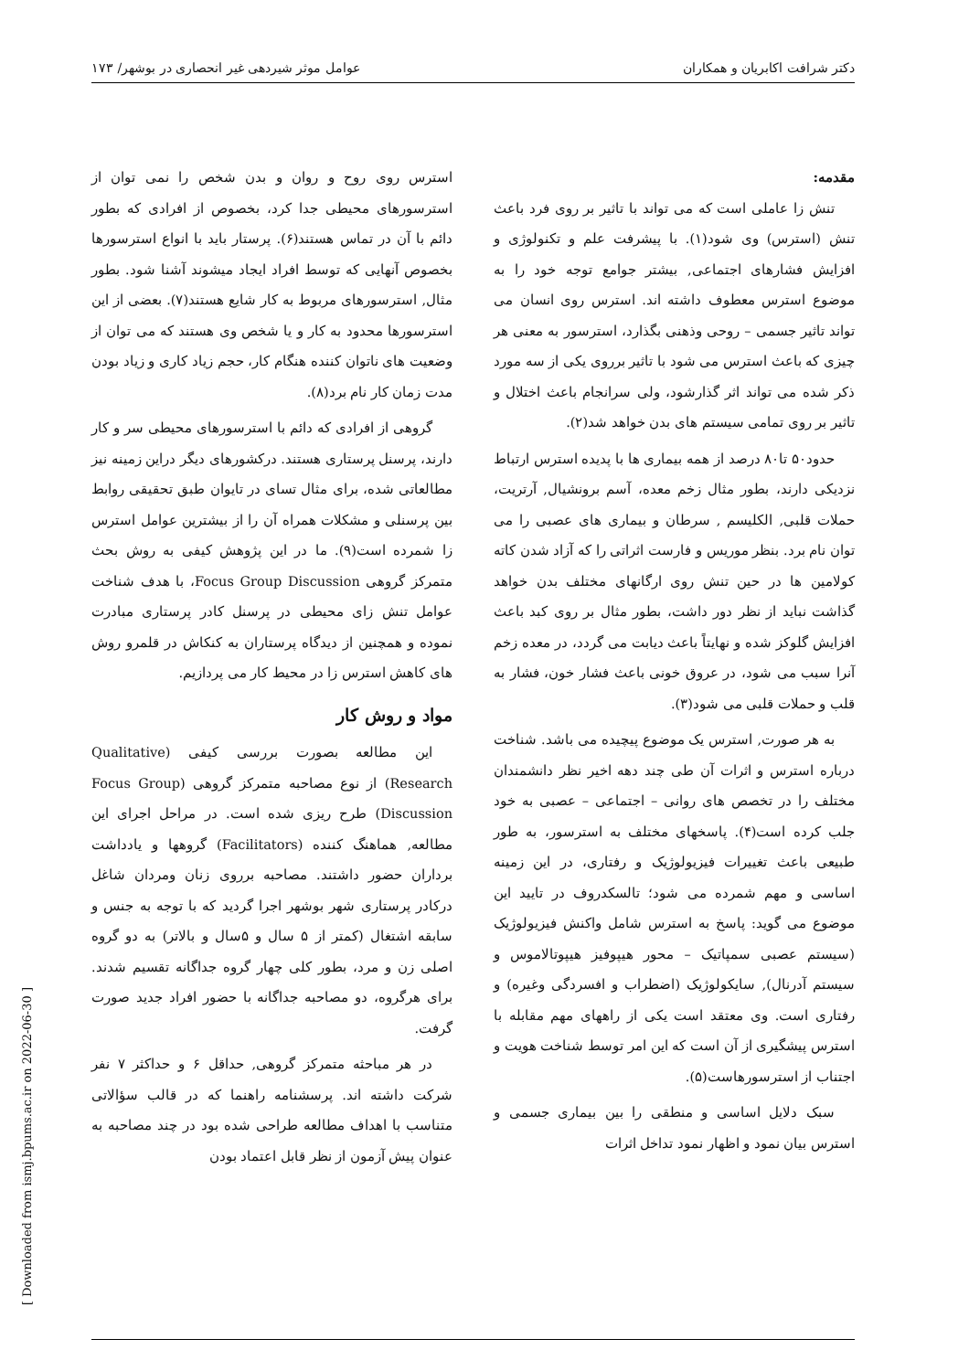دکتر شرافت اکابریان و همکاران عوامل موثر شیردهی غیر انحصاری در بوشهر/ ۱۷۳
مقدمه:
تنش زا عاملی است که می تواند با تاثیر بر روی فرد باعث تنش (استرس) وی شود(۱). با پیشرفت علم و تکنولوژی و افزایش فشارهای اجتماعی, بیشتر جوامع توجه خود را به موضوع استرس معطوف داشته اند. استرس روی انسان می تواند تاثیر جسمی – روحی وذهنی بگذارد، استرسور به معنی هر چیزی که باعث استرس می شود با تاثیر برروی یکی از سه مورد ذکر شده می تواند اثر گذارشود، ولی سرانجام باعث اختلال و تاثیر بر روی تمامی سیستم های بدن خواهد شد(۲).
حدود۵۰ تا۸۰ درصد از همه بیماری ها با پدیده استرس ارتباط نزدیکی دارند، بطور مثال زخم معده، آسم برونشیال, آرتریت، حملات قلبی, الکلیسم , سرطان و بیماری های عصبی را می توان نام برد. بنظر موریس و فارست اثراتی را که آزاد شدن کاته کولامین ها در حین تنش روی ارگانهای مختلف بدن خواهد گذاشت نباید از نظر دور داشت، بطور مثال بر روی کبد باعث افزایش گلوکز شده و نهایتاً باعث دیابت می گردد، در معده زخم آنرا سبب می شود، در عروق خونی باعث فشار خون، فشار به قلب و حملات قلبی می شود(۳).
به هر صورت, استرس یک موضوع پیچیده می باشد. شناخت درباره استرس و اثرات آن طی چند دهه اخیر نظر دانشمندان مختلف را در تخصص های روانی – اجتماعی – عصبی به خود جلب کرده است(۴). پاسخهای مختلف به استرسور، به طور طبیعی باعث تغییرات فیزیولوژیک و رفتاری، در این زمینه اساسی و مهم شمرده می شود؛ تالسکدروف در تایید این موضوع می گوید: پاسخ به استرس شامل واکنش فیزیولوژیک (سیستم عصبی سمپاتیک – محور هیپوفیز هیپوتالاموس و سیستم آدرنال), سایکولوژیک (اضطراب و افسردگی وغیره) و رفتاری است. وی معتقد است یکی از راههای مهم مقابله با استرس پیشگیری از آن است که این امر توسط شناخت هویت و اجتناب از استرسورهاست(۵).
سبک دلایل اساسی و منطقی را بین بیماری جسمی و استرس بیان نمود و اظهار نمود تداخل اثرات
استرس روی روح و روان و بدن شخص را نمی توان از استرسورهای محیطی جدا کرد، بخصوص از افرادی که بطور دائم با آن در تماس هستند(۶). پرستار باید با انواع استرسورها بخصوص آنهایی که توسط افراد ایجاد میشوند آشنا شود. بطور مثال, استرسورهای مربوط به کار شایع هستند(۷). بعضی از این استرسورها محدود به کار و یا شخص وی هستند که می توان از وضعیت های ناتوان کننده هنگام کار، حجم زیاد کاری و زیاد بودن مدت زمان کار نام برد(۸).
گروهی از افرادی که دائم با استرسورهای محیطی سر و کار دارند، پرسنل پرستاری هستند. درکشورهای دیگر دراین زمینه نیز مطالعاتی شده، برای مثال تسای در تایوان طبق تحقیقی روابط بین پرسنلی و مشکلات همراه آن را از بیشترین عوامل استرس زا شمرده است(۹). ما در این پژوهش کیفی به روش بحث متمرکز گروهی Focus Group Discussion، با هدف شناخت عوامل تنش زای محیطی در پرسنل کادر پرستاری مبادرت نموده و همچنین از دیدگاه پرستاران به کنکاش در قلمرو روش های کاهش استرس زا در محیط کار می پردازیم.
مواد و روش کار
این مطالعه بصورت بررسی کیفی (Qualitative Research) از نوع مصاحبه متمرکز گروهی (Focus Group Discussion) طرح ریزی شده است. در مراحل اجرای این مطالعه, هماهنگ کننده (Facilitators) گروهها و یادداشت برداران حضور داشتند. مصاحبه برروی زنان ومردان شاغل درکادر پرستاری شهر بوشهر اجرا گردید که با توجه به جنس و سابقه اشتغال (کمتر از ۵ سال و ۵سال و بالاتر) به دو گروه اصلی زن و مرد، بطور کلی چهار گروه جداگانه تقسیم شدند. برای هرگروه، دو مصاحبه جداگانه با حضور افراد جدید صورت گرفت.
در هر مباحثه متمرکز گروهی, حداقل ۶ و حداکثر ۷ نفر شرکت داشته اند. پرسشنامه راهنما که در قالب سؤالاتی متناسب با اهداف مطالعه طراحی شده بود در چند مصاحبه به عنوان پیش آزمون از نظر قابل اعتماد بودن
[ Downloaded from ismj.bpums.ac.ir on 2022-06-30 ]